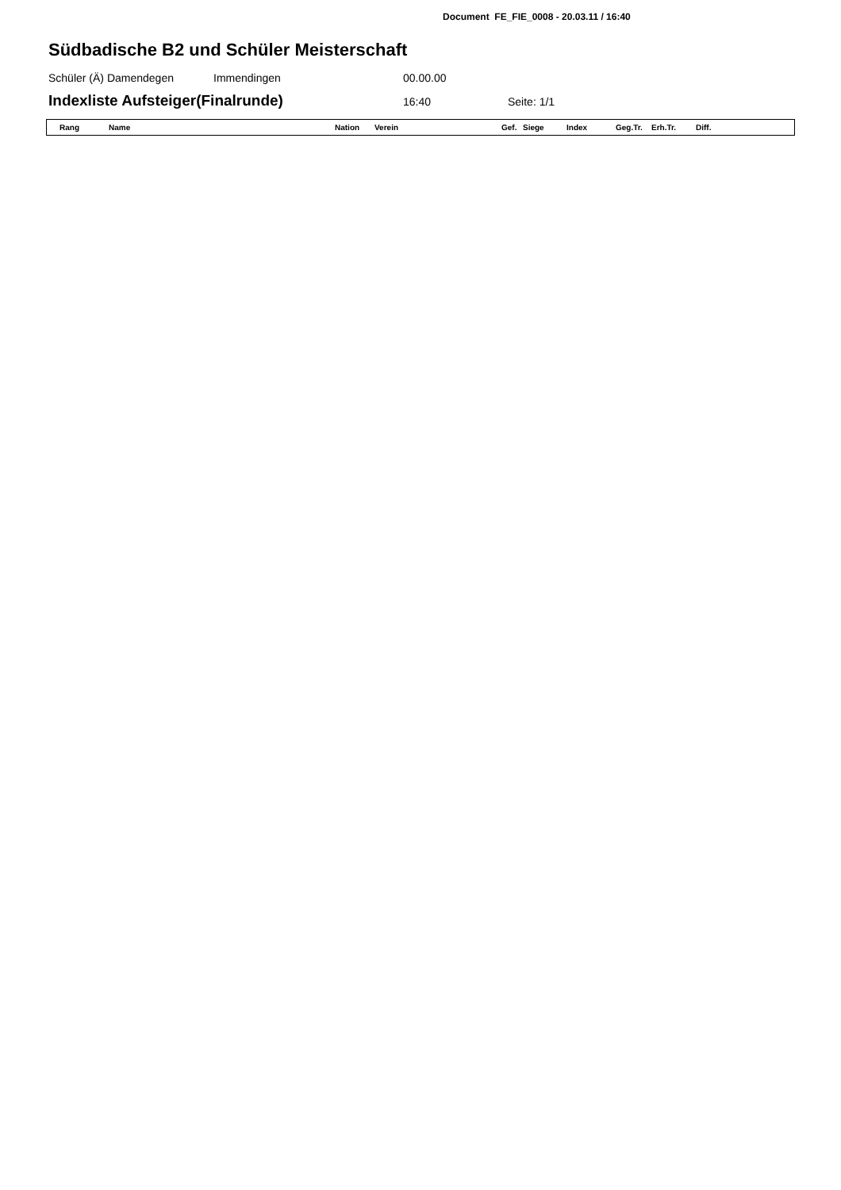Document FE_FIE_0008 - 20.03.11 / 16:40
Südbadische B2 und Schüler Meisterschaft
Schüler (Ä) Damendegen Immendingen 00.00.00
Indexliste Aufsteiger(Finalrunde)
16:40 Seite: 1/1
| Rang | Name | Nation | Verein | Gef. | Siege | Index | Geg.Tr. | Erh.Tr. | Diff. |
| --- | --- | --- | --- | --- | --- | --- | --- | --- | --- |